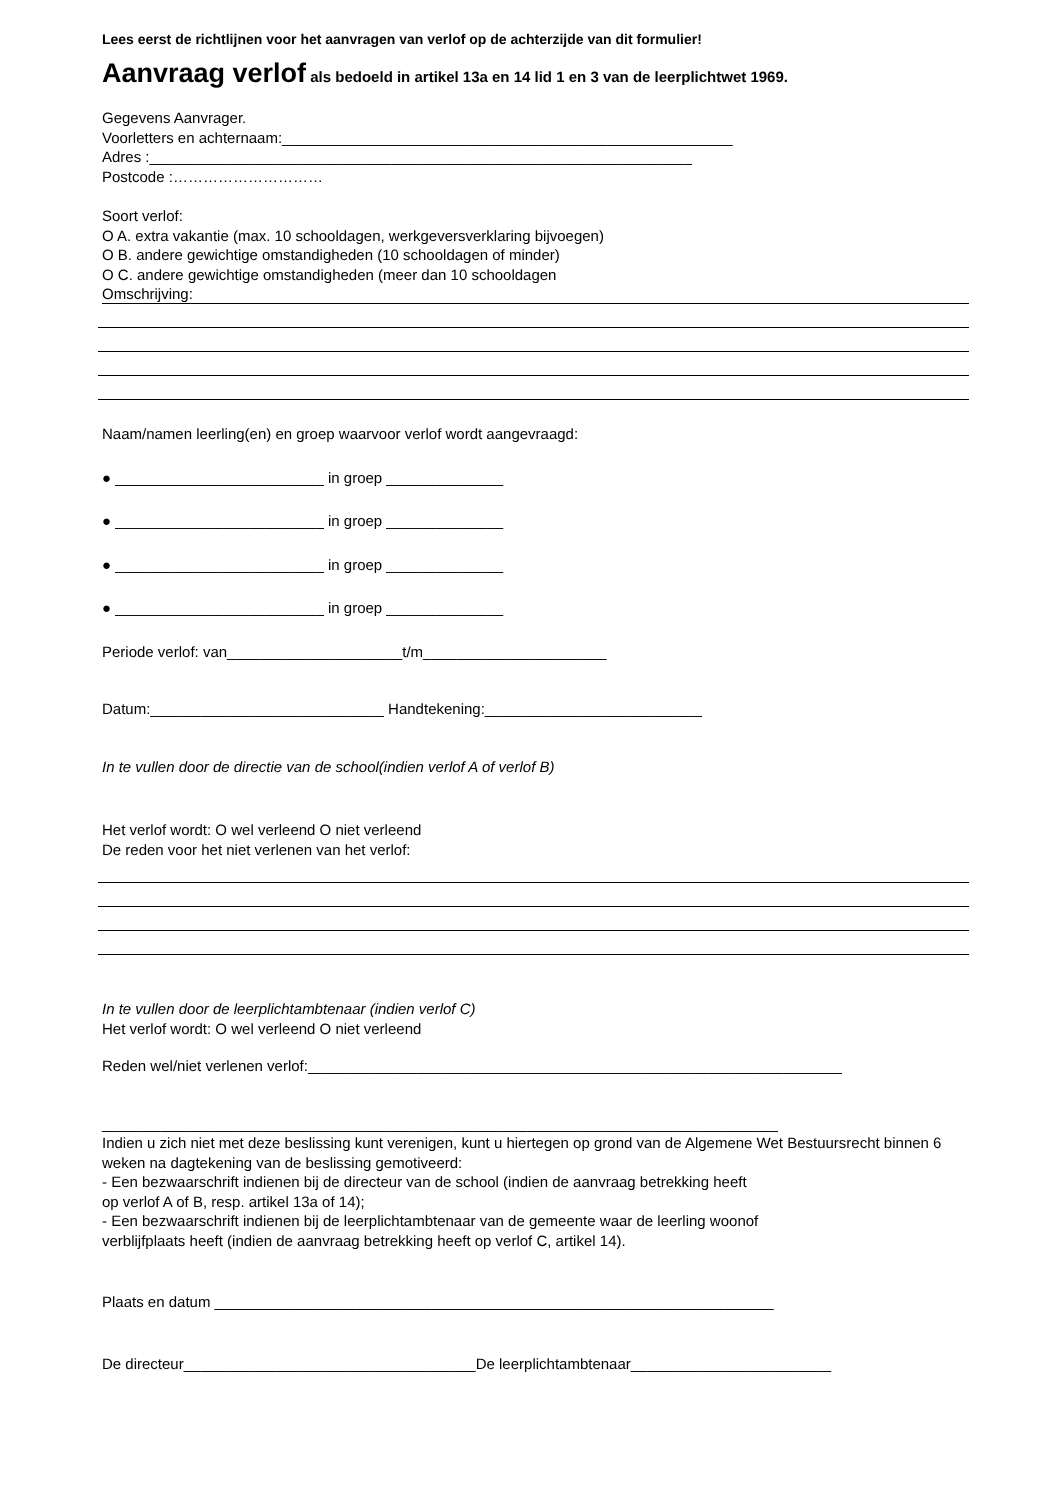Lees eerst de richtlijnen voor het aanvragen van verlof op de achterzijde van dit formulier!
Aanvraag verlof als bedoeld in artikel 13a en 14 lid 1 en 3 van de leerplichtwet 1969.
Gegevens Aanvrager.
Voorletters en achternaam:______________________________________________________
Adres :_________________________________________________________________
Postcode :…………………………
Soort verlof:
O A. extra vakantie (max. 10 schooldagen, werkgeversverklaring bijvoegen)
O B. andere gewichtige omstandigheden (10 schooldagen of minder)
O C. andere gewichtige omstandigheden (meer dan 10 schooldagen
Omschrijving:
Naam/namen leerling(en) en groep waarvoor verlof wordt aangevraagd:
● _________________________ in groep ______________
● _________________________ in groep ______________
● _________________________ in groep ______________
● _________________________ in groep ______________
Periode verlof: van_____________________t/m______________________
Datum:____________________________ Handtekening:__________________________
In te vullen door de directie van de school(indien verlof A of verlof B)
Het verlof wordt: O wel verleend O niet verleend
De reden voor het niet verlenen van het verlof:
In te vullen door de leerplichtambtenaar (indien verlof C)
Het verlof wordt: O wel verleend O niet verleend
Reden wel/niet verlenen verlof:________________________________________________________________
_________________________________________________________________________________
Indien u zich niet met deze beslissing kunt verenigen, kunt u hiertegen op grond van de Algemene Wet Bestuursrecht binnen 6 weken na dagtekening van de beslissing gemotiveerd:
- Een bezwaarschrift indienen bij de directeur van de school (indien de aanvraag betrekking heeft
op verlof A of B, resp. artikel 13a of 14);
- Een bezwaarschrift indienen bij de leerplichtambtenaar van de gemeente waar de leerling woonof
verblijfplaats heeft (indien de aanvraag betrekking heeft op verlof C, artikel 14).
Plaats en datum ___________________________________________________________________
De directeur___________________________________De leerplichtambtenaar________________________